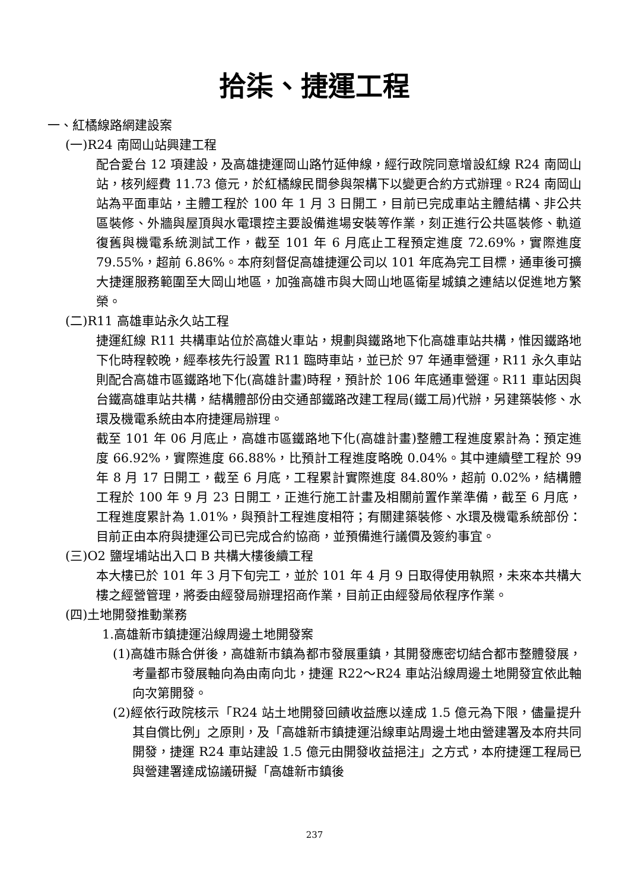拾柒、捷運工程
一、紅橘線路網建設案
(一)R24 南岡山站興建工程
配合愛台 12 項建設，及高雄捷運岡山路竹延伸線，經行政院同意增設紅線 R24 南岡山站，核列經費 11.73 億元，於紅橘線民間參與架構下以變更合約方式辦理。R24 南岡山站為平面車站，主體工程於 100 年 1 月 3 日開工，目前已完成車站主體結構、非公共區裝修、外牆與屋頂與水電環控主要設備進場安裝等作業，刻正進行公共區裝修、軌道復舊與機電系統測試工作，截至 101 年 6 月底止工程預定進度 72.69%，實際進度 79.55%，超前 6.86%。本府刻督促高雄捷運公司以 101 年底為完工目標，通車後可擴大捷運服務範圍至大岡山地區，加強高雄市與大岡山地區衛星城鎮之連結以促進地方繁榮。
(二)R11 高雄車站永久站工程
捷運紅線 R11 共構車站位於高雄火車站，規劃與鐵路地下化高雄車站共構，惟因鐵路地下化時程較晚，經奉核先行設置 R11 臨時車站，並已於 97 年通車營運，R11 永久車站則配合高雄市區鐵路地下化(高雄計畫)時程，預計於 106 年底通車營運。R11 車站因與台鐵高雄車站共構，結構體部份由交通部鐵路改建工程局(鐵工局)代辦，另建築裝修、水環及機電系統由本府捷運局辦理。
截至 101 年 06 月底止，高雄市區鐵路地下化(高雄計畫)整體工程進度累計為：預定進度 66.92%，實際進度 66.88%，比預計工程進度略晚 0.04%。其中連續壁工程於 99 年 8 月 17 日開工，截至 6 月底，工程累計實際進度 84.80%，超前 0.02%，結構體工程於 100 年 9 月 23 日開工，正進行施工計畫及相關前置作業準備，截至 6 月底，工程進度累計為 1.01%，與預計工程進度相符；有關建築裝修、水環及機電系統部份：目前正由本府與捷運公司已完成合約協商，並預備進行議價及簽約事宜。
(三)O2 鹽埕埔站出入口 B 共構大樓後續工程
本大樓已於 101 年 3 月下旬完工，並於 101 年 4 月 9 日取得使用執照，未來本共構大樓之經營管理，將委由經發局辦理招商作業，目前正由經發局依程序作業。
(四)土地開發推動業務
1.高雄新市鎮捷運沿線周邊土地開發案
(1)高雄市縣合併後，高雄新市鎮為都市發展重鎮，其開發應密切結合都市整體發展，考量都市發展軸向為由南向北，捷運 R22～R24 車站沿線周邊土地開發宜依此軸向次第開發。
(2)經依行政院核示「R24 站土地開發回饋收益應以達成 1.5 億元為下限，儘量提升其自償比例」之原則，及「高雄新市鎮捷運沿線車站周邊土地由營建署及本府共同開發，捷運 R24 車站建設 1.5 億元由開發收益挹注」之方式，本府捷運工程局已與營建署達成協議研擬「高雄新市鎮後
237